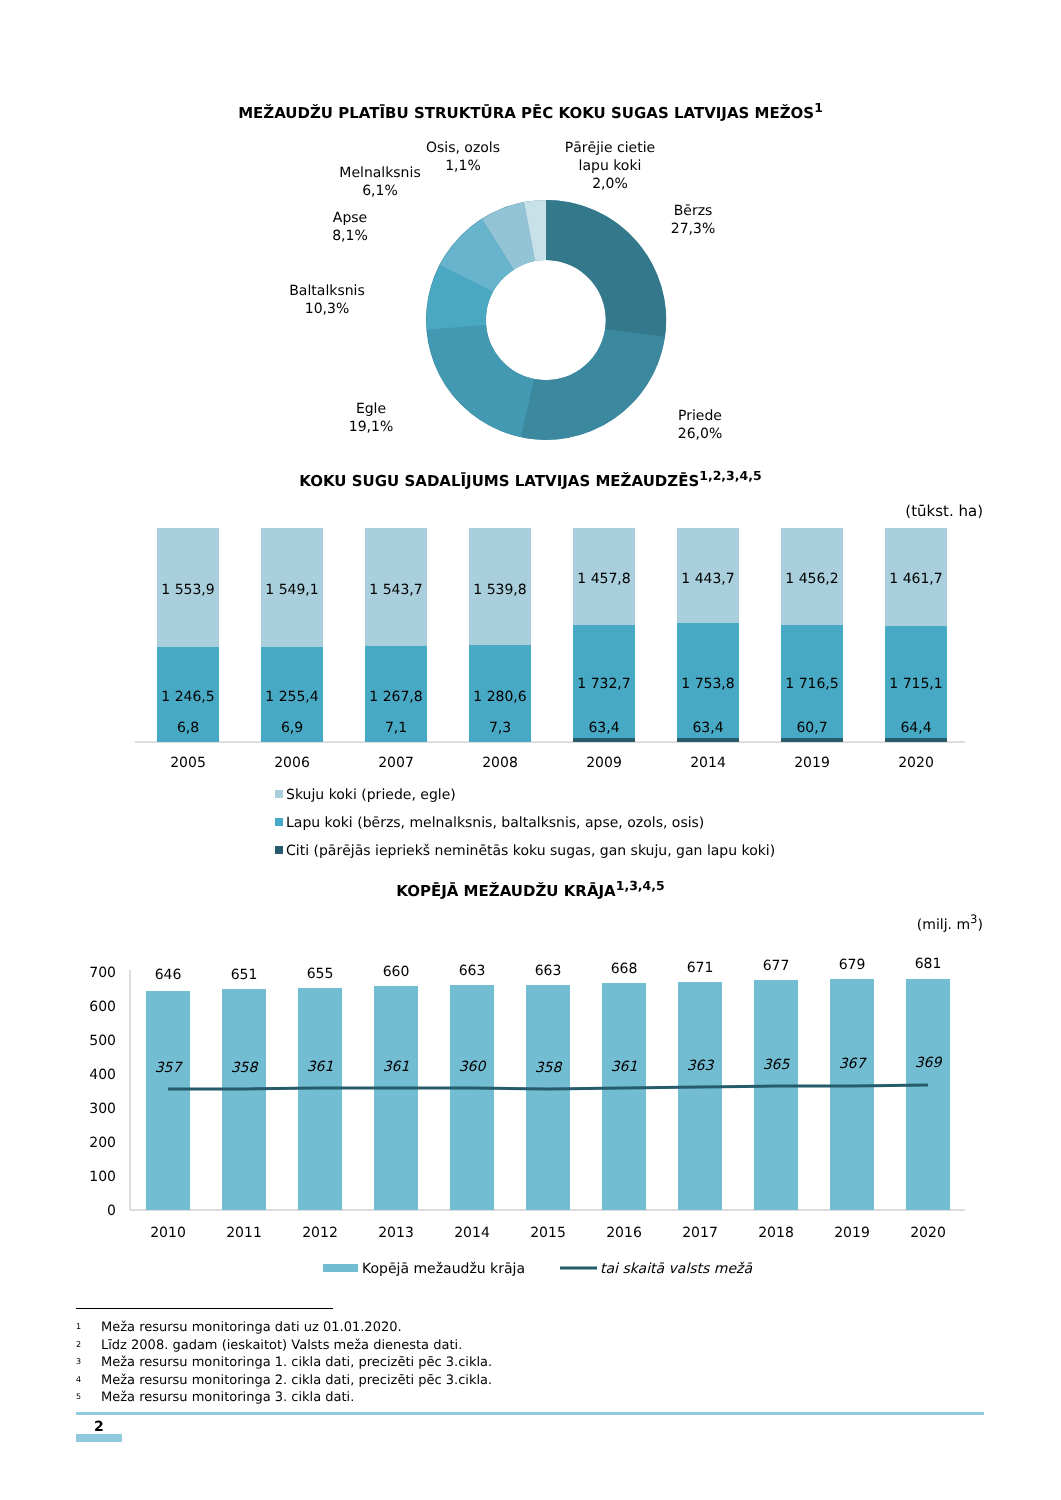MEŽAUDŽU PLATĪBU STRUKTŪRA PĒC KOKU SUGAS LATVIJAS MEŽOS<sup>1</sup>
Osis, ozols
1,1%
Pārējie cietie
lapu koki
2,0%
Melnalksnis
6,1%
Apse
8,1%
Baltalksnis
10,3%
Bērzs
27,3%
Egle
19,1%
Priede
26,0%
KOKU SUGU SADALĪJUMS LATVIJAS MEŽAUDZĒS<sup>1,2,3,4,5</sup>
(tūkst. ha)
1 553,9
1 246,5
6,8
2005
1 549,1
1 255,4
6,9
2006
1 543,7
1 267,8
7,1
2007
1 539,8
1 280,6
7,3
2008
1 457,8
1 732,7
63,4
2009
1 443,7
1 753,8
63,4
2014
1 456,2
1 716,5
60,7
2019
1 461,7
1 715,1
64,4
2020
Skuju koki (priede, egle)
Lapu koki (bērzs, melnalksnis, baltalksnis, apse, ozols, osis)
Citi (pārējās iepriekš neminētās koku sugas, gan skuju, gan lapu koki)
KOPĒJĀ MEŽAUDŽU KRĀJA<sup>1,3,4,5</sup>
(milj. m<sup>3</sup>)
700
600
500
400
300
200
100
0
646
651
655
660
663
663
668
671
677
679
681
357
358
361
361
360
358
361
363
365
367
369
2010
2011
2012
2013
2014
2015
2016
2017
2018
2019
2020
Kopējā mežaudžu krāja
tai skaitā valsts mežā
<sup>1</sup> Meža resursu monitoringa dati uz 01.01.2020.
<sup>2</sup> Līdz 2008. gadam (ieskaitot) Valsts meža dienesta dati.
<sup>3</sup> Meža resursu monitoringa 1. cikla dati, precizēti pēc 3.cikla.
<sup>4</sup> Meža resursu monitoringa 2. cikla dati, precizēti pēc 3.cikla.
<sup>5</sup> Meža resursu monitoringa 3. cikla dati.
2